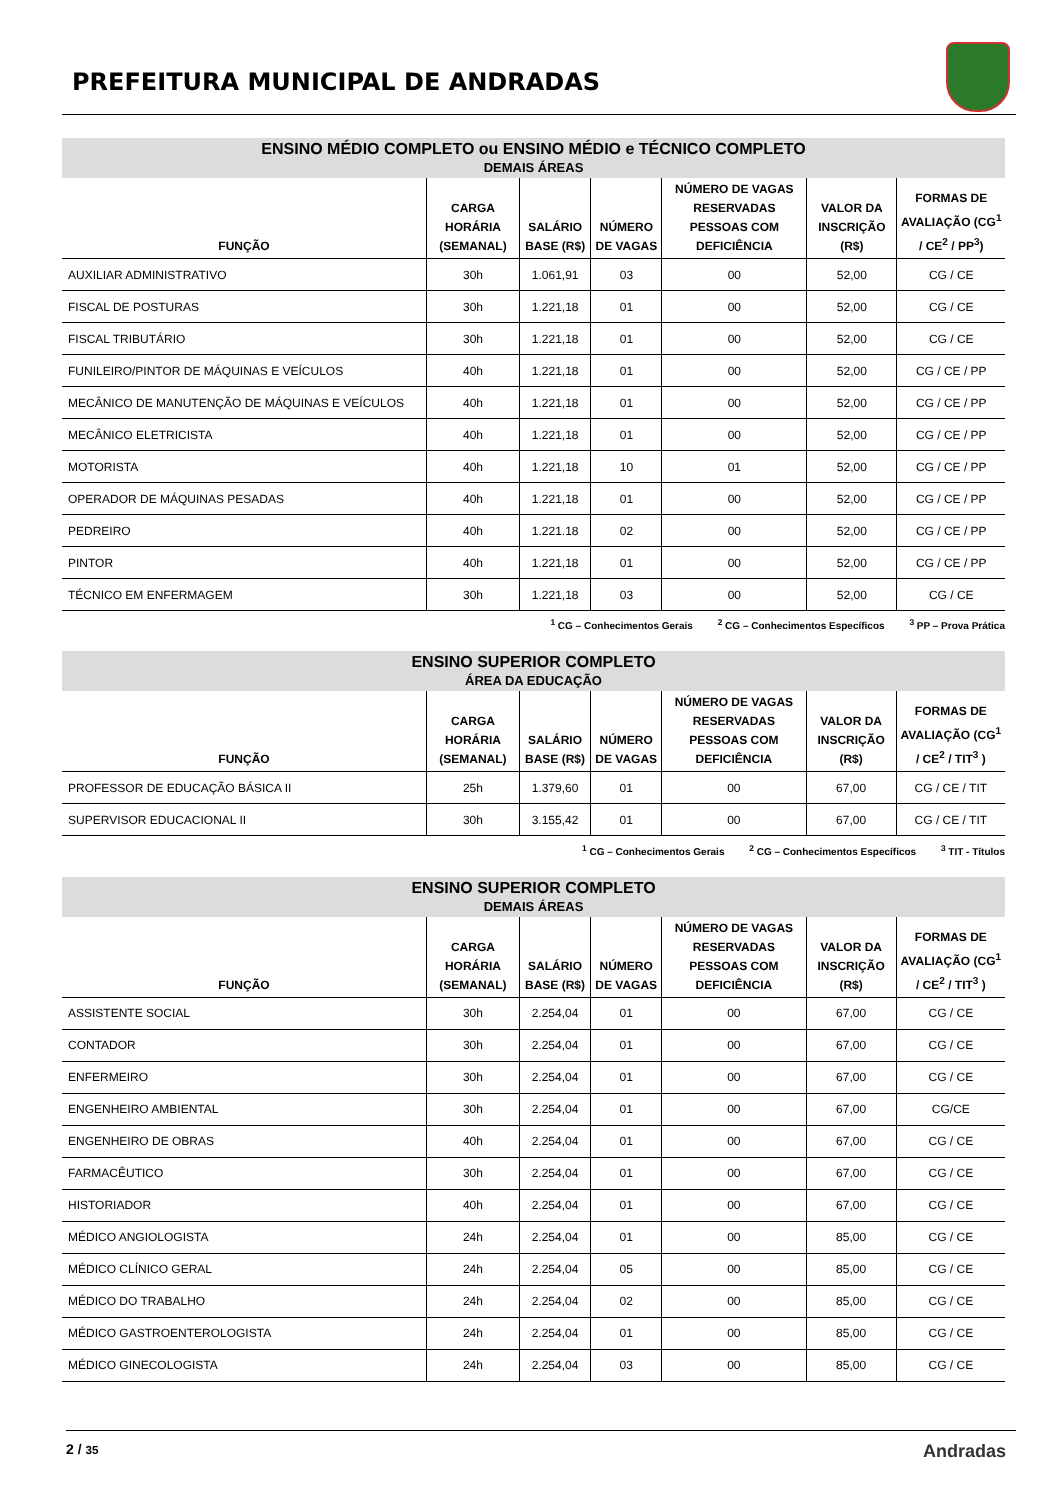PREFEITURA MUNICIPAL DE ANDRADAS
| ENSINO MÉDIO COMPLETO ou ENSINO MÉDIO e TÉCNICO COMPLETO DEMAIS ÁREAS | | | | | | |
| --- | --- | --- | --- | --- | --- | --- |
| FUNÇÃO | CARGA HORÁRIA (SEMANAL) | SALÁRIO BASE (R$) | NÚMERO DE VAGAS | NÚMERO DE VAGAS RESERVADAS PESSOAS COM DEFICIÊNCIA | VALOR DA INSCRIÇÃO (R$) | FORMAS DE AVALIAÇÃO (CG<sup>1</sup> / CE<sup>2</sup> / PP<sup>3</sup>) |
| AUXILIAR ADMINISTRATIVO | 30h | 1.061,91 | 03 | 00 | 52,00 | CG / CE |
| FISCAL DE POSTURAS | 30h | 1.221,18 | 01 | 00 | 52,00 | CG / CE |
| FISCAL TRIBUTÁRIO | 30h | 1.221,18 | 01 | 00 | 52,00 | CG / CE |
| FUNILEIRO/PINTOR DE MÁQUINAS E VEÍCULOS | 40h | 1.221,18 | 01 | 00 | 52,00 | CG / CE / PP |
| MECÂNICO DE MANUTENÇÃO DE MÁQUINAS E VEÍCULOS | 40h | 1.221,18 | 01 | 00 | 52,00 | CG / CE / PP |
| MECÂNICO ELETRICISTA | 40h | 1.221,18 | 01 | 00 | 52,00 | CG / CE / PP |
| MOTORISTA | 40h | 1.221,18 | 10 | 01 | 52,00 | CG / CE / PP |
| OPERADOR DE MÁQUINAS PESADAS | 40h | 1.221,18 | 01 | 00 | 52,00 | CG / CE / PP |
| PEDREIRO | 40h | 1.221.18 | 02 | 00 | 52,00 | CG / CE / PP |
| PINTOR | 40h | 1.221,18 | 01 | 00 | 52,00 | CG / CE / PP |
| TÉCNICO EM ENFERMAGEM | 30h | 1.221,18 | 03 | 00 | 52,00 | CG / CE |
<sup>1</sup> CG – Conhecimentos Gerais <sup>2</sup> CG – Conhecimentos Específicos <sup>3</sup> PP – Prova Prática
| ENSINO SUPERIOR COMPLETO ÁREA DA EDUCAÇÃO | | | | | | |
| --- | --- | --- | --- | --- | --- | --- |
| FUNÇÃO | CARGA HORÁRIA (SEMANAL) | SALÁRIO BASE (R$) | NÚMERO DE VAGAS | NÚMERO DE VAGAS RESERVADAS PESSOAS COM DEFICIÊNCIA | VALOR DA INSCRIÇÃO (R$) | FORMAS DE AVALIAÇÃO (CG<sup>1</sup> / CE<sup>2</sup> / TIT<sup>3</sup> ) |
| PROFESSOR DE EDUCAÇÃO BÁSICA II | 25h | 1.379,60 | 01 | 00 | 67,00 | CG / CE / TIT |
| SUPERVISOR EDUCACIONAL II | 30h | 3.155,42 | 01 | 00 | 67,00 | CG / CE / TIT |
<sup>1</sup> CG – Conhecimentos Gerais <sup>2</sup> CG – Conhecimentos Específicos <sup>3</sup> TIT - Títulos
| ENSINO SUPERIOR COMPLETO DEMAIS ÁREAS | | | | | | |
| --- | --- | --- | --- | --- | --- | --- |
| FUNÇÃO | CARGA HORÁRIA (SEMANAL) | SALÁRIO BASE (R$) | NÚMERO DE VAGAS | NÚMERO DE VAGAS RESERVADAS PESSOAS COM DEFICIÊNCIA | VALOR DA INSCRIÇÃO (R$) | FORMAS DE AVALIAÇÃO (CG<sup>1</sup> / CE<sup>2</sup> / TIT<sup>3</sup> ) |
| ASSISTENTE SOCIAL | 30h | 2.254,04 | 01 | 00 | 67,00 | CG / CE |
| CONTADOR | 30h | 2.254,04 | 01 | 00 | 67,00 | CG / CE |
| ENFERMEIRO | 30h | 2.254,04 | 01 | 00 | 67,00 | CG / CE |
| ENGENHEIRO AMBIENTAL | 30h | 2.254,04 | 01 | 00 | 67,00 | CG/CE |
| ENGENHEIRO DE OBRAS | 40h | 2.254,04 | 01 | 00 | 67,00 | CG / CE |
| FARMACÊUTICO | 30h | 2.254,04 | 01 | 00 | 67,00 | CG / CE |
| HISTORIADOR | 40h | 2.254,04 | 01 | 00 | 67,00 | CG / CE |
| MÉDICO ANGIOLOGISTA | 24h | 2.254,04 | 01 | 00 | 85,00 | CG / CE |
| MÉDICO CLÍNICO GERAL | 24h | 2.254,04 | 05 | 00 | 85,00 | CG / CE |
| MÉDICO DO TRABALHO | 24h | 2.254,04 | 02 | 00 | 85,00 | CG / CE |
| MÉDICO GASTROENTEROLOGISTA | 24h | 2.254,04 | 01 | 00 | 85,00 | CG / CE |
| MÉDICO GINECOLOGISTA | 24h | 2.254,04 | 03 | 00 | 85,00 | CG / CE |
2 / 35 Andradas